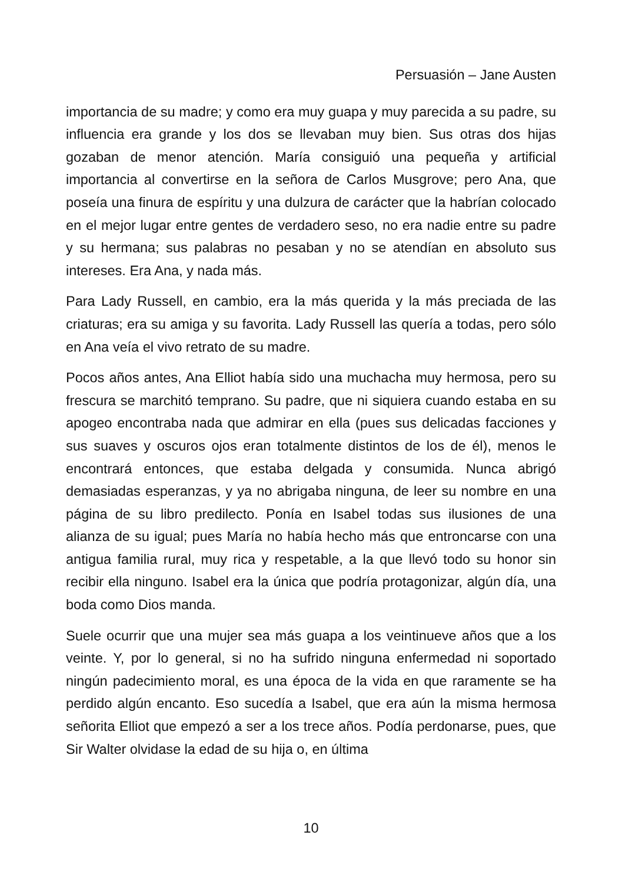Persuasión – Jane Austen
importancia de su madre; y como era muy guapa y muy parecida a su padre, su influencia era grande y los dos se llevaban muy bien. Sus otras dos hijas gozaban de menor atención. María consiguió una pequeña y artificial importancia al convertirse en la señora de Carlos Musgrove; pero Ana, que poseía una finura de espíritu y una dulzura de carácter que la habrían colocado en el mejor lugar entre gentes de verdadero seso, no era nadie entre su padre y su hermana; sus palabras no pesaban y no se atendían en absoluto sus intereses. Era Ana, y nada más.
Para Lady Russell, en cambio, era la más querida y la más preciada de las criaturas; era su amiga y su favorita. Lady Russell las quería a todas, pero sólo en Ana veía el vivo retrato de su madre.
Pocos años antes, Ana Elliot había sido una muchacha muy hermosa, pero su frescura se marchitó temprano. Su padre, que ni siquiera cuando estaba en su apogeo encontraba nada que admirar en ella (pues sus delicadas facciones y sus suaves y oscuros ojos eran totalmente distintos de los de él), menos le encontrará entonces, que estaba delgada y consumida. Nunca abrigó demasiadas esperanzas, y ya no abrigaba ninguna, de leer su nombre en una página de su libro predilecto. Ponía en Isabel todas sus ilusiones de una alianza de su igual; pues María no había hecho más que entroncarse con una antigua familia rural, muy rica y respetable, a la que llevó todo su honor sin recibir ella ninguno. Isabel era la única que podría protagonizar, algún día, una boda como Dios manda.
Suele ocurrir que una mujer sea más guapa a los veintinueve años que a los veinte. Y, por lo general, si no ha sufrido ninguna enfermedad ni soportado ningún padecimiento moral, es una época de la vida en que raramente se ha perdido algún encanto. Eso sucedía a Isabel, que era aún la misma hermosa señorita Elliot que empezó a ser a los trece años. Podía perdonarse, pues, que Sir Walter olvidase la edad de su hija o, en última
10